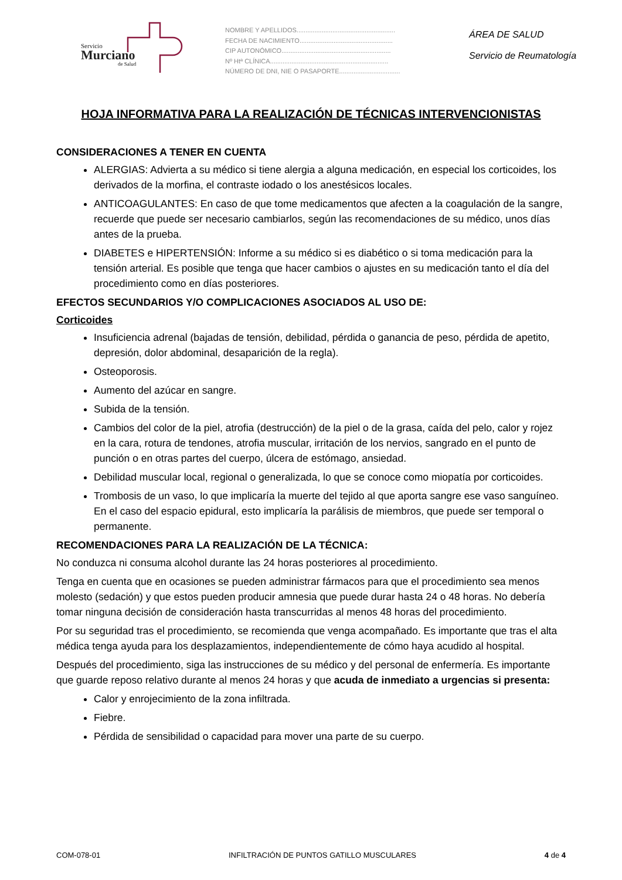Servicio
Murciano
de Salud
NOMBRE Y APELLIDOS.......................................................
FECHA DE NACIMIENTO....................................................
CIP AUTONÓMICO.............................................................
Nº Htª CLÍNICA..................................................................
NÚMERO DE DNI, NIE O PASAPORTE..................................
ÁREA DE SALUD
Servicio de Reumatología
HOJA INFORMATIVA PARA LA REALIZACIÓN DE TÉCNICAS INTERVENCIONISTAS
CONSIDERACIONES A TENER EN CUENTA
ALERGIAS: Advierta a su médico si tiene alergia a alguna medicación, en especial los corticoides, los derivados de la morfina, el contraste iodado o los anestésicos locales.
ANTICOAGULANTES: En caso de que tome medicamentos que afecten a la coagulación de la sangre, recuerde que puede ser necesario cambiarlos, según las recomendaciones de su médico, unos días antes de la prueba.
DIABETES e HIPERTENSIÓN: Informe a su médico si es diabético o si toma medicación para la tensión arterial. Es posible que tenga que hacer cambios o ajustes en su medicación tanto el día del procedimiento como en días posteriores.
EFECTOS SECUNDARIOS Y/O COMPLICACIONES ASOCIADOS AL USO DE:
Corticoides
Insuficiencia adrenal (bajadas de tensión, debilidad, pérdida o ganancia de peso, pérdida de apetito, depresión, dolor abdominal, desaparición de la regla).
Osteoporosis.
Aumento del azúcar en sangre.
Subida de la tensión.
Cambios del color de la piel, atrofia (destrucción) de la piel o de la grasa, caída del pelo, calor y rojez en la cara, rotura de tendones, atrofia muscular, irritación de los nervios, sangrado en el punto de punción o en otras partes del cuerpo, úlcera de estómago, ansiedad.
Debilidad muscular local, regional o generalizada, lo que se conoce como miopatía por corticoides.
Trombosis de un vaso, lo que implicaría la muerte del tejido al que aporta sangre ese vaso sanguíneo. En el caso del espacio epidural, esto implicaría la parálisis de miembros, que puede ser temporal o permanente.
RECOMENDACIONES PARA LA REALIZACIÓN DE LA TÉCNICA:
No conduzca ni consuma alcohol durante las 24 horas posteriores al procedimiento.
Tenga en cuenta que en ocasiones se pueden administrar fármacos para que el procedimiento sea menos molesto (sedación) y que estos pueden producir amnesia que puede durar hasta 24 o 48 horas. No debería tomar ninguna decisión de consideración hasta transcurridas al menos 48 horas del procedimiento.
Por su seguridad tras el procedimiento, se recomienda que venga acompañado. Es importante que tras el alta médica tenga ayuda para los desplazamientos, independientemente de cómo haya acudido al hospital.
Después del procedimiento, siga las instrucciones de su médico y del personal de enfermería. Es importante que guarde reposo relativo durante al menos 24 horas y que acuda de inmediato a urgencias si presenta:
Calor y enrojecimiento de la zona infiltrada.
Fiebre.
Pérdida de sensibilidad o capacidad para mover una parte de su cuerpo.
COM-078-01 INFILTRACIÓN DE PUNTOS GATILLO MUSCULARES 4 de 4